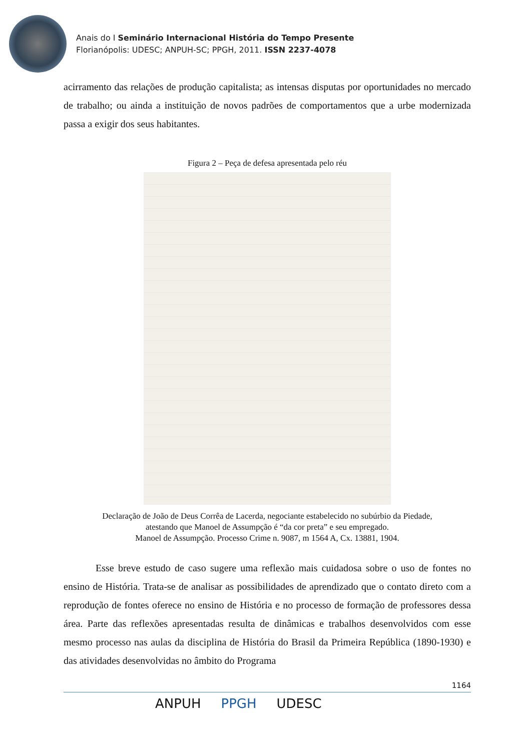Anais do I Seminário Internacional História do Tempo Presente
Florianópolis: UDESC; ANPUH-SC; PPGH, 2011. ISSN 2237-4078
acirramento das relações de produção capitalista; as intensas disputas por oportunidades no mercado de trabalho; ou ainda a instituição de novos padrões de comportamentos que a urbe modernizada passa a exigir dos seus habitantes.
Figura 2 – Peça de defesa apresentada pelo réu
Declaração de João de Deus Corrêa de Lacerda, negociante estabelecido no subúrbio da Piedade,
atestando que Manoel de Assumpção é “da cor preta” e seu empregado.
Manoel de Assumpção. Processo Crime n. 9087, m 1564 A, Cx. 13881, 1904.
Esse breve estudo de caso sugere uma reflexão mais cuidadosa sobre o uso de fontes no ensino de História. Trata-se de analisar as possibilidades de aprendizado que o contato direto com a reprodução de fontes oferece no ensino de História e no processo de formação de professores dessa área. Parte das reflexões apresentadas resulta de dinâmicas e trabalhos desenvolvidos com esse mesmo processo nas aulas da disciplina de História do Brasil da Primeira República (1890-1930) e das atividades desenvolvidas no âmbito do Programa
1164
ANPUH PPGH UDESC